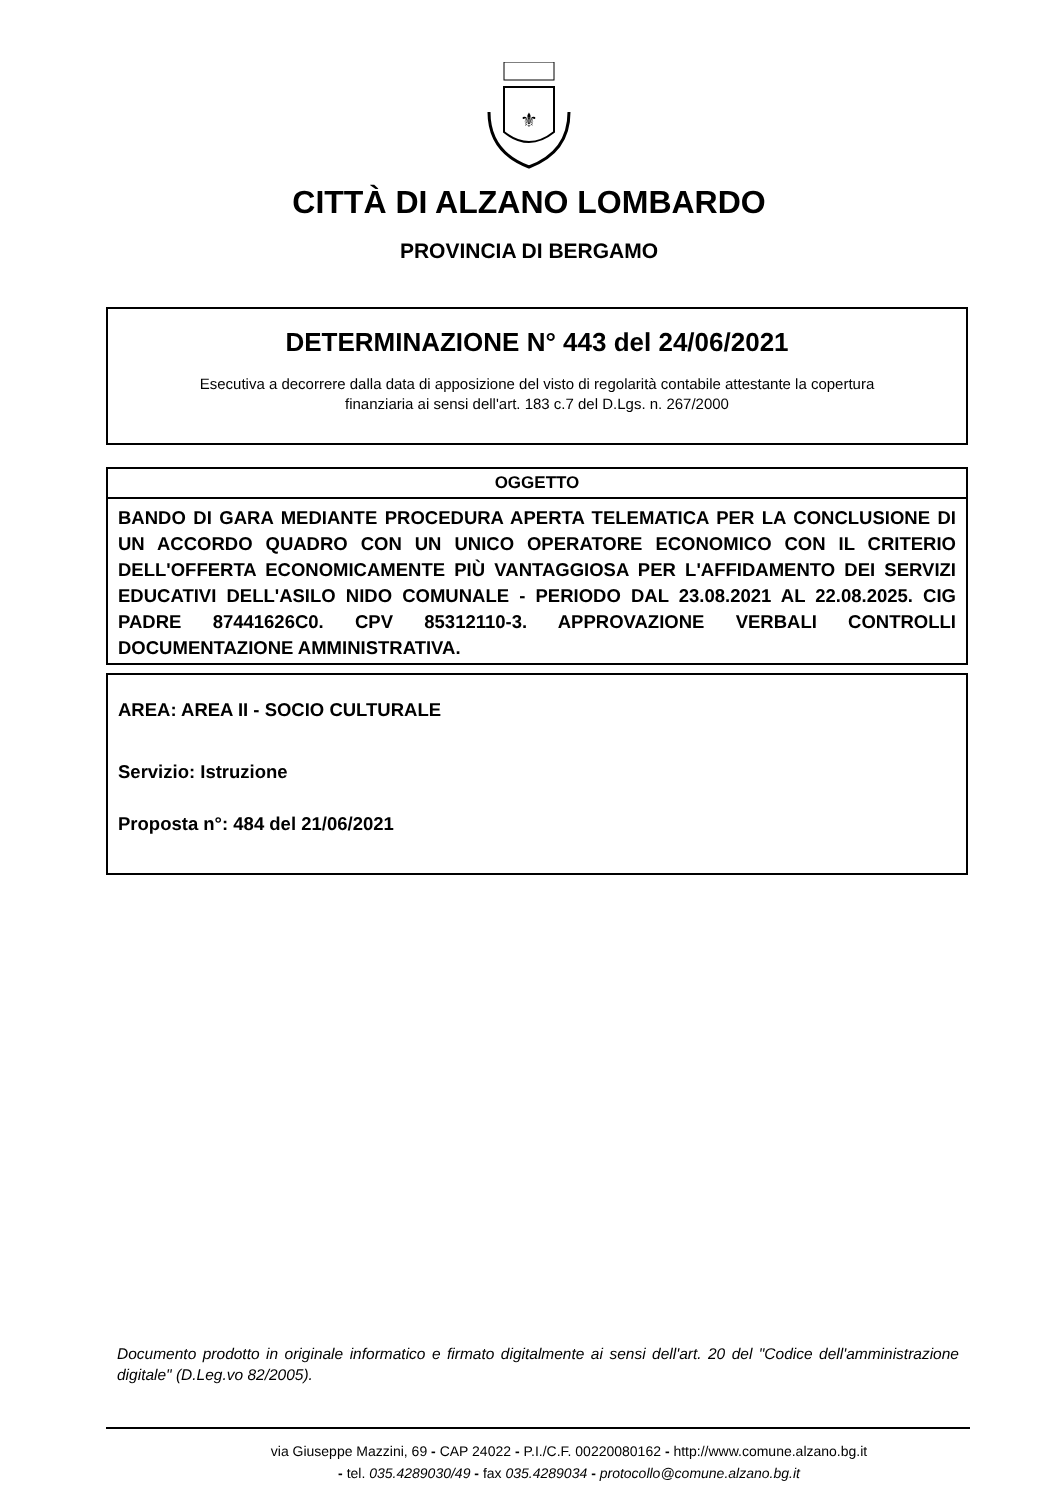⚜
CITTÀ DI ALZANO LOMBARDO
PROVINCIA DI BERGAMO
DETERMINAZIONE N° 443 del 24/06/2021
Esecutiva a decorrere dalla data di apposizione del visto di regolarità contabile attestante la copertura
finanziaria ai sensi dell'art. 183 c.7 del D.Lgs. n. 267/2000
OGGETTO
BANDO DI GARA MEDIANTE PROCEDURA APERTA TELEMATICA PER LA CONCLUSIONE DI UN ACCORDO QUADRO CON UN UNICO OPERATORE ECONOMICO CON IL CRITERIO DELL'OFFERTA ECONOMICAMENTE PIÙ VANTAGGIOSA PER L'AFFIDAMENTO DEI SERVIZI EDUCATIVI DELL'ASILO NIDO COMUNALE - PERIODO DAL 23.08.2021 AL 22.08.2025. CIG PADRE 87441626C0. CPV 85312110-3. APPROVAZIONE VERBALI CONTROLLI DOCUMENTAZIONE AMMINISTRATIVA.
AREA: AREA II - SOCIO CULTURALE
Servizio: Istruzione
Proposta n°: 484 del 21/06/2021
Documento prodotto in originale informatico e firmato digitalmente ai sensi dell'art. 20 del "Codice dell'amministrazione digitale" (D.Leg.vo 82/2005).
via Giuseppe Mazzini, 69 - CAP 24022 - P.I./C.F. 00220080162 - http://www.comune.alzano.bg.it
- tel. 035.4289030/49 - fax 035.4289034 - protocollo@comune.alzano.bg.it